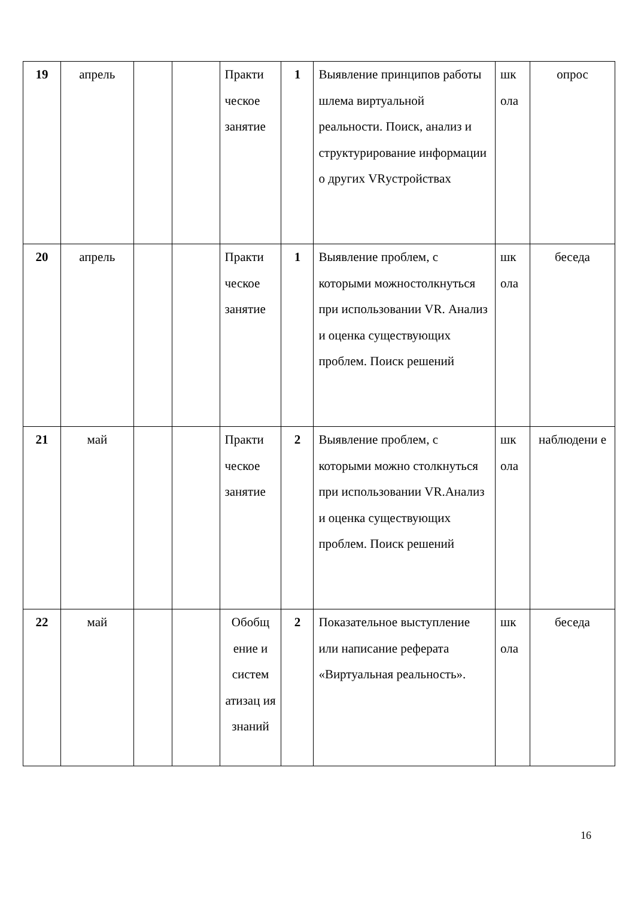| 19 | апрель | | | Практи ческое занятие | 1 | Выявление принципов работы шлема виртуальной реальности. Поиск, анализ и структурирование информации о других VRустройствах | шк ола | опрос |
| 20 | апрель | | | Практи ческое занятие | 1 | Выявление проблем, с которыми можностолкнуться при использовании VR. Анализ и оценка существующих проблем. Поиск решений | шк ола | беседа |
| 21 | май | | | Практи ческое занятие | 2 | Выявление проблем, с которыми можно столкнуться при использовании VR.Анализ и оценка существующих проблем. Поиск решений | шк ола | наблюдени е |
| 22 | май | | | Обобщ ение и систем атизац ия знаний | 2 | Показательное выступление или написание реферата «Виртуальная реальность». | шк ола | беседа |
16